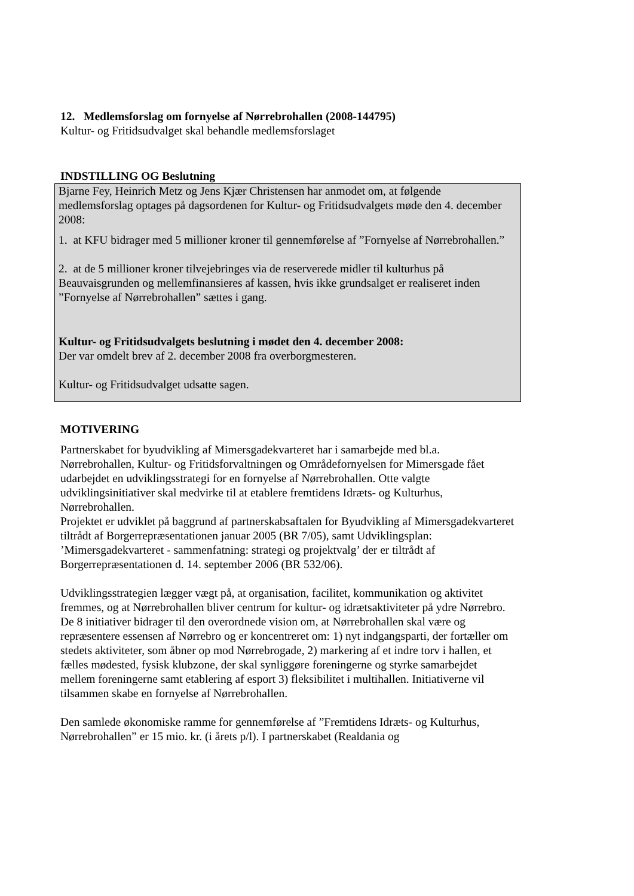12. Medlemsforslag om fornyelse af Nørrebrohallen (2008-144795)
Kultur- og Fritidsudvalget skal behandle medlemsforslaget
INDSTILLING OG Beslutning
Bjarne Fey, Heinrich Metz og Jens Kjær Christensen har anmodet om, at følgende medlemsforslag optages på dagsordenen for Kultur- og Fritidsudvalgets møde den 4. december 2008:
1. at KFU bidrager med 5 millioner kroner til gennemførelse af ”Fornyelse af Nørrebrohallen.”
2. at de 5 millioner kroner tilvejebringes via de reserverede midler til kulturhus på Beauvaisgrunden og mellemfinansieres af kassen, hvis ikke grundsalget er realiseret inden ”Fornyelse af Nørrebrohallen” sættes i gang.
Kultur- og Fritidsudvalgets beslutning i mødet den 4. december 2008:
Der var omdelt brev af 2. december 2008 fra overborgmesteren.
Kultur- og Fritidsudvalget udsatte sagen.
MOTIVERING
Partnerskabet for byudvikling af Mimersgadekvarteret har i samarbejde med bl.a. Nørrebrohallen, Kultur- og Fritidsforvaltningen og Områdefornyelsen for Mimersgade fået udarbejdet en udviklingsstrategi for en fornyelse af Nørrebrohallen. Otte valgte udviklingsinitiativer skal medvirke til at etablere fremtidens Idræts- og Kulturhus, Nørrebrohallen.
Projektet er udviklet på baggrund af partnerskabsaftalen for Byudvikling af Mimersgadekvarteret tiltrådt af Borgerrepræsentationen januar 2005 (BR 7/05), samt Udviklingsplan: ’Mimersgadekvarteret - sammenfatning: strategi og projektvalg’ der er tiltrådt af Borgerrepræsentationen d. 14. september 2006 (BR 532/06).
Udviklingsstrategien lægger vægt på, at organisation, facilitet, kommunikation og aktivitet fremmes, og at Nørrebrohallen bliver centrum for kultur- og idrætsaktiviteter på ydre Nørrebro.
De 8 initiativer bidrager til den overordnede vision om, at Nørrebrohallen skal være og repræsentere essensen af Nørrebro og er koncentreret om: 1) nyt indgangsparti, der fortæller om stedets aktiviteter, som åbner op mod Nørrebrogade, 2) markering af et indre torv i hallen, et fælles mødested, fysisk klubzone, der skal synliggøre foreningerne og styrke samarbejdet mellem foreningerne samt etablering af esport 3) fleksibilitet i multihallen. Initiativerne vil tilsammen skabe en fornyelse af Nørrebrohallen.
Den samlede økonomiske ramme for gennemførelse af ”Fremtidens Idræts- og Kulturhus, Nørrebrohallen” er 15 mio. kr. (i årets p/l). I partnerskabet (Realdania og